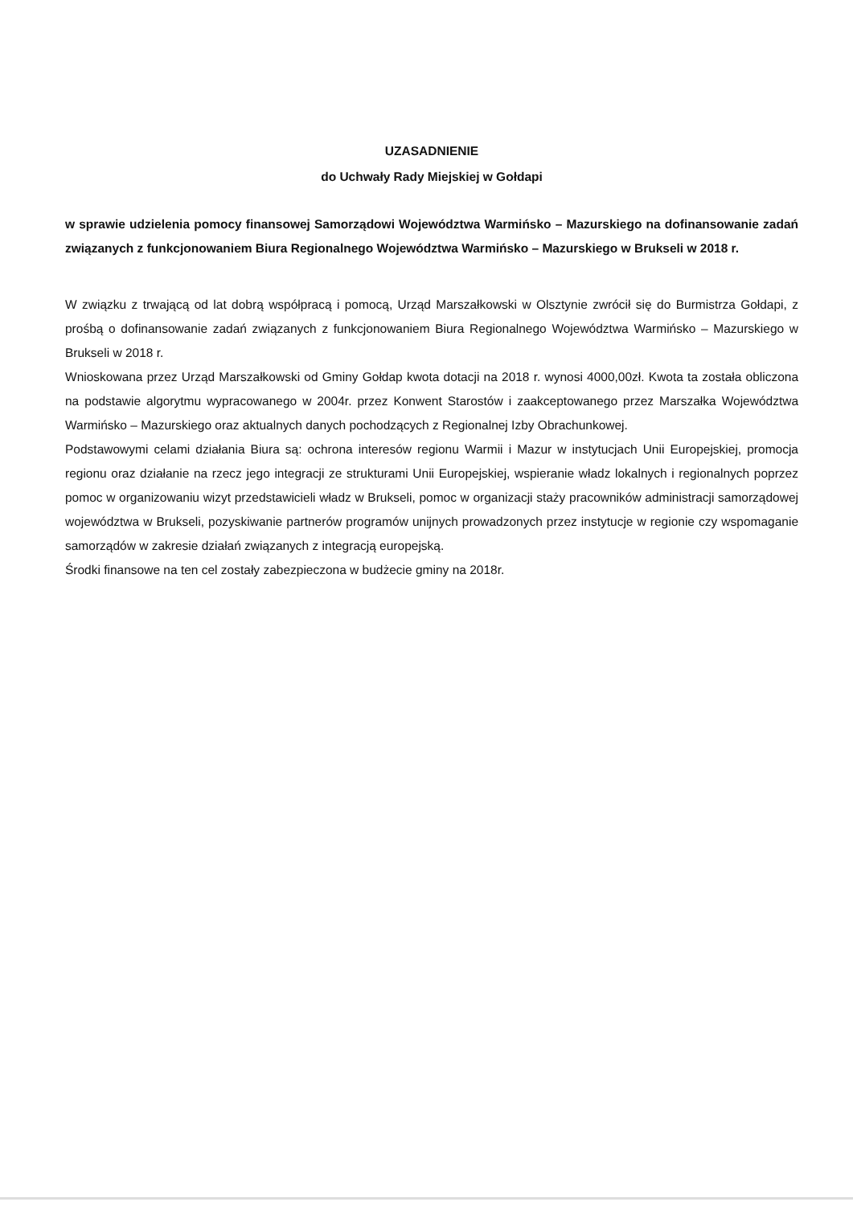UZASADNIENIE
do Uchwały Rady Miejskiej w Gołdapi
w sprawie udzielenia pomocy finansowej Samorządowi Województwa Warmińsko – Mazurskiego na dofinansowanie zadań związanych z funkcjonowaniem Biura Regionalnego Województwa Warmińsko – Mazurskiego w Brukseli w 2018 r.
W związku z trwającą od lat dobrą współpracą i pomocą, Urząd Marszałkowski w Olsztynie zwrócił się do Burmistrza Gołdapi, z prośbą o dofinansowanie zadań związanych z funkcjonowaniem Biura Regionalnego Województwa Warmińsko – Mazurskiego w Brukseli w 2018 r.
Wnioskowana przez Urząd Marszałkowski od Gminy Gołdap kwota dotacji na 2018 r. wynosi 4000,00zł. Kwota ta została obliczona na podstawie algorytmu wypracowanego w 2004r. przez Konwent Starostów i zaakceptowanego przez Marszałka Województwa Warmińsko – Mazurskiego oraz aktualnych danych pochodzących z Regionalnej Izby Obrachunkowej.
Podstawowymi celami działania Biura są: ochrona interesów regionu Warmii i Mazur w instytucjach Unii Europejskiej, promocja regionu oraz działanie na rzecz jego integracji ze strukturami Unii Europejskiej, wspieranie władz lokalnych i regionalnych poprzez pomoc w organizowaniu wizyt przedstawicieli władz w Brukseli, pomoc w organizacji staży pracowników administracji samorządowej województwa w Brukseli, pozyskiwanie partnerów programów unijnych prowadzonych przez instytucje w regionie czy wspomaganie samorządów w zakresie działań związanych z integracją europejską.
Środki finansowe na ten cel zostały zabezpieczona w budżecie gminy na 2018r.